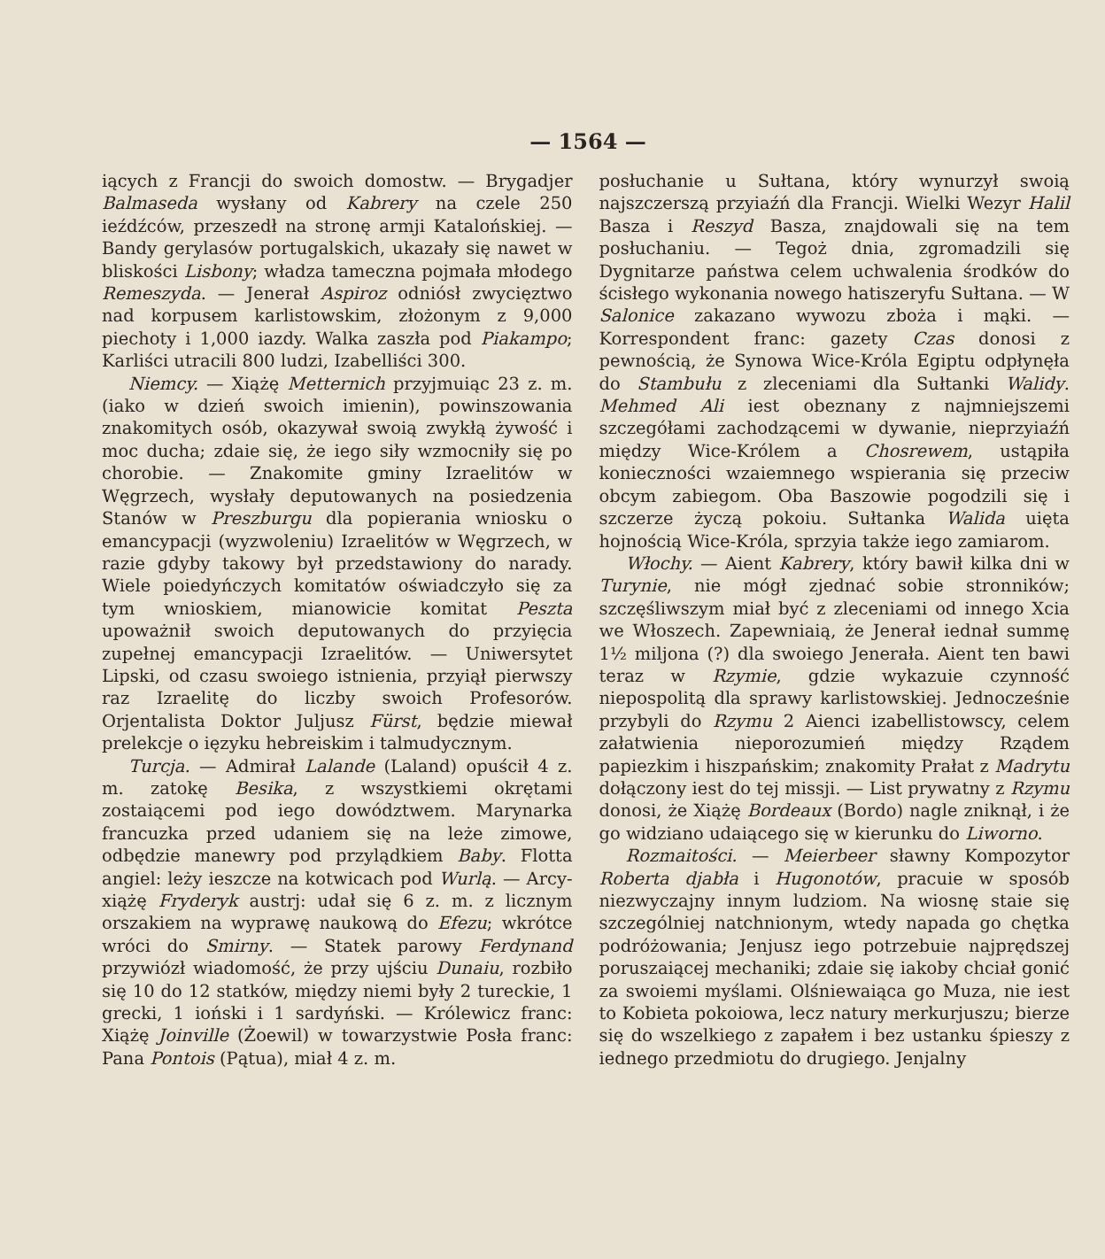— 1564 —
iących z Francji do swoich domostw. — Brygadjer Balmaseda wysłany od Kabrery na czele 250 ieźdźców, przeszedł na stronę armji Katalońskiej. — Bandy gerylasów portugalskich, ukazały się nawet w bliskości Lisbony; władza tameczna pojmała młodego Remeszyda. — Jenerał Aspiroz odniósł zwycięztwo nad korpusem karlistowskim, złożonym z 9,000 piechoty i 1,000 iazdy. Walka zaszła pod Piakampo; Karliści utracili 800 ludzi, Izabelliści 300.
Niemcy. — Xiążę Metternich przyjmuiąc 23 z. m. (iako w dzień swoich imienin), powinszowania znakomitych osób, okazywał swoią zwykłą żywość i moc ducha; zdaie się, że iego siły wzmocniły się po chorobie. — Znakomite gminy Izraelitów w Węgrzech, wysłały deputowanych na posiedzenia Stanów w Preszburgu dla popierania wniosku o emancypacji (wyzwoleniu) Izraelitów w Węgrzech, w razie gdyby takowy był przedstawiony do narady. Wiele poiedyńczych komitatów oświadczyło się za tym wnioskiem, mianowicie komitat Peszta upoważnił swoich deputowanych do przyięcia zupełnej emancypacji Izraelitów. — Uniwersytet Lipski, od czasu swoiego istnienia, przyiął pierwszy raz Izraelitę do liczby swoich Profesorów. Orjentalista Doktor Juljusz Fürst, będzie miewał prelekcje o ięzyku hebreiskim i talmudycznym.
Turcja. — Admirał Lalande (Laland) opuścił 4 z. m. zatokę Besika, z wszystkiemi okrętami zostaiącemi pod iego dowództwem. Marynarka francuzka przed udaniem się na leże zimowe, odbędzie manewry pod przylądkiem Baby. Flotta angiel: leży ieszcze na kotwicach pod Wurlą. — Arcy-xiążę Fryderyk austrj: udał się 6 z. m. z licznym orszakiem na wyprawę naukową do Efezu; wkrótce wróci do Smirny. — Statek parowy Ferdynand przywiózł wiadomość, że przy ujściu Dunaiu, rozbiło się 10 do 12 statków, między niemi były 2 tureckie, 1 grecki, 1 ioński i 1 sardyński. — Królewicz franc: Xiążę Joinville (Żoewil) w towarzystwie Posła franc: Pana Pontois (Pątua), miał 4 z. m.
posłuchanie u Sułtana, który wynurzył swoią najszczerszą przyiaźń dla Francji. Wielki Wezyr Halil Basza i Reszyd Basza, znajdowali się na tem posłuchaniu. — Tegoż dnia, zgromadzili się Dygnitarze państwa celem uchwalenia środków do ścisłego wykonania nowego hatiszeryfu Sułtana. — W Salonice zakazano wywozu zboża i mąki. — Korrespondent franc: gazety Czas donosi z pewnością, że Synowa Wice-Króla Egiptu odpłynęła do Stambułu z zleceniami dla Sułtanki Walidy. Mehmed Ali iest obeznany z najmniejszemi szczegółami zachodzącemi w dywanie, nieprzyiaźń między Wice-Królem a Chosrewem, ustąpiła konieczności wzaiemnego wspierania się przeciw obcym zabiegom. Oba Baszowie pogodzili się i szczerze życzą pokoiu. Sułtanka Walida uięta hojnością Wice-Króla, sprzyia także iego zamiarom.
Włochy. — Aient Kabrery, który bawił kilka dni w Turynie, nie mógł zjednać sobie stronników; szczęśliwszym miał być z zleceniami od innego Xcia we Włoszech. Zapewniaią, że Jenerał iednał summę 1½ miljona (?) dla swoiego Jenerała. Aient ten bawi teraz w Rzymie, gdzie wykazuie czynność niepospolitą dla sprawy karlistowskiej. Jednocześnie przybyli do Rzymu 2 Aienci izabellistowscy, celem załatwienia nieporozumień między Rządem papiezkim i hiszpańskim; znakomity Prałat z Madrytu dołączony iest do tej missji. — List prywatny z Rzymu donosi, że Xiążę Bordeaux (Bordo) nagle zniknął, i że go widziano udaiącego się w kierunku do Liworno.
Rozmaitości. — Meierbeer sławny Kompozytor Roberta djabła i Hugonotów, pracuie w sposób niezwyczajny innym ludziom. Na wiosnę staie się szczególniej natchnionym, wtedy napada go chętka podróżowania; Jenjusz iego potrzebuie najprędszej poruszaiącej mechaniki; zdaie się iakoby chciał gonić za swoiemi myślami. Olśniewaiąca go Muza, nie iest to Kobieta pokoiowa, lecz natury merkurjuszu; bierze się do wszelkiego z zapałem i bez ustanku śpieszy z iednego przedmiotu do drugiego. Jenjalny